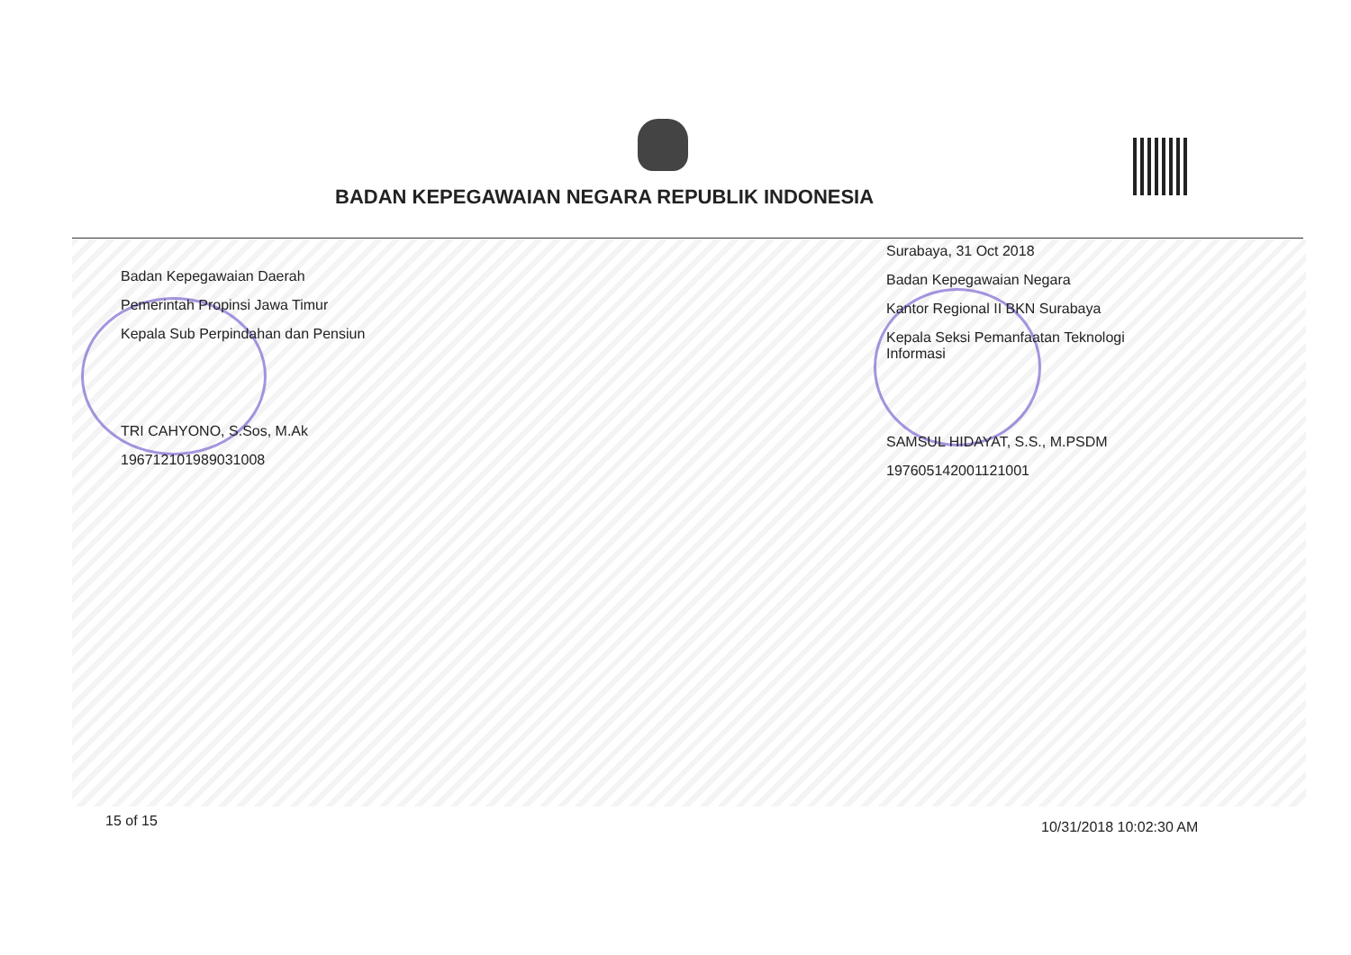BADAN KEPEGAWAIAN NEGARA REPUBLIK INDONESIA
Badan Kepegawaian Daerah
Pemerintah Propinsi Jawa Timur
Kepala Sub Perpindahan dan Pensiun
TRI CAHYONO, S.Sos, M.Ak
196712101989031008
Surabaya, 31 Oct 2018
Badan Kepegawaian Negara
Kantor Regional II BKN Surabaya
Kepala Seksi Pemanfaatan Teknologi Informasi
SAMSUL HIDAYAT, S.S., M.PSDM
197605142001121001
15 of 15 10/31/2018 10:02:30 AM